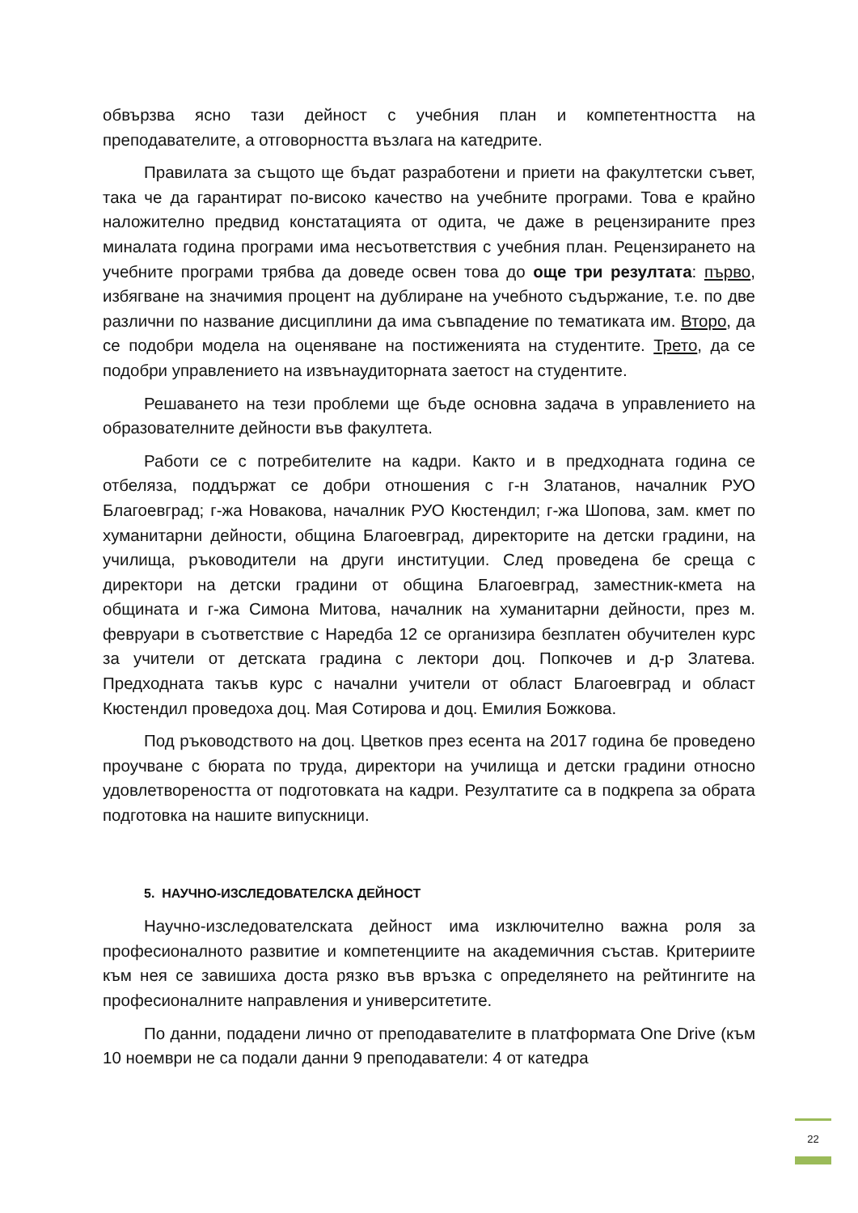обвързва ясно тази дейност с учебния план и компетентността на преподавателите, а отговорността възлага на катедрите.
Правилата за същото ще бъдат разработени и приети на факултетски съвет, така че да гарантират по-високо качество на учебните програми. Това е крайно наложително предвид констатацията от одита, че даже в рецензираните през миналата година програми има несъответствия с учебния план. Рецензирането на учебните програми трябва да доведе освен това до още три резултата: първо, избягване на значимия процент на дублиране на учебното съдържание, т.е. по две различни по название дисциплини да има съвпадение по тематиката им. Второ, да се подобри модела на оценяване на постиженията на студентите. Трето, да се подобри управлението на извънаудиторната заетост на студентите.
Решаването на тези проблеми ще бъде основна задача в управлението на образователните дейности във факултета.
Работи се с потребителите на кадри. Както и в предходната година се отбеляза, поддържат се добри отношения с г-н Златанов, началник РУО Благоевград; г-жа Новакова, началник РУО Кюстендил; г-жа Шопова, зам. кмет по хуманитарни дейности, община Благоевград, директорите на детски градини, на училища, ръководители на други институции. След проведена бе среща с директори на детски градини от община Благоевград, заместник-кмета на общината и г-жа Симона Митова, началник на хуманитарни дейности, през м. февруари в съответствие с Наредба 12 се организира безплатен обучителен курс за учители от детската градина с лектори доц. Попкочев и д-р Златева. Предходната такъв курс с начални учители от област Благоевград и област Кюстендил проведоха доц. Мая Сотирова и доц. Емилия Божкова.
Под ръководството на доц. Цветков през есента на 2017 година бе проведено проучване с бюрата по труда, директори на училища и детски градини относно удовлетвореността от подготовката на кадри. Резултатите са в подкрепа за обрата подготовка на нашите випускници.
5. НАУЧНО-ИЗСЛЕДОВАТЕЛСКА ДЕЙНОСТ
Научно-изследователската дейност има изключително важна роля за професионалното развитие и компетенциите на академичния състав. Критериите към нея се завишиха доста рязко във връзка с определянето на рейтингите на професионалните направления и университетите.
По данни, подадени лично от преподавателите в платформата One Drive (към 10 ноември не са подали данни 9 преподаватели: 4 от катедра
22